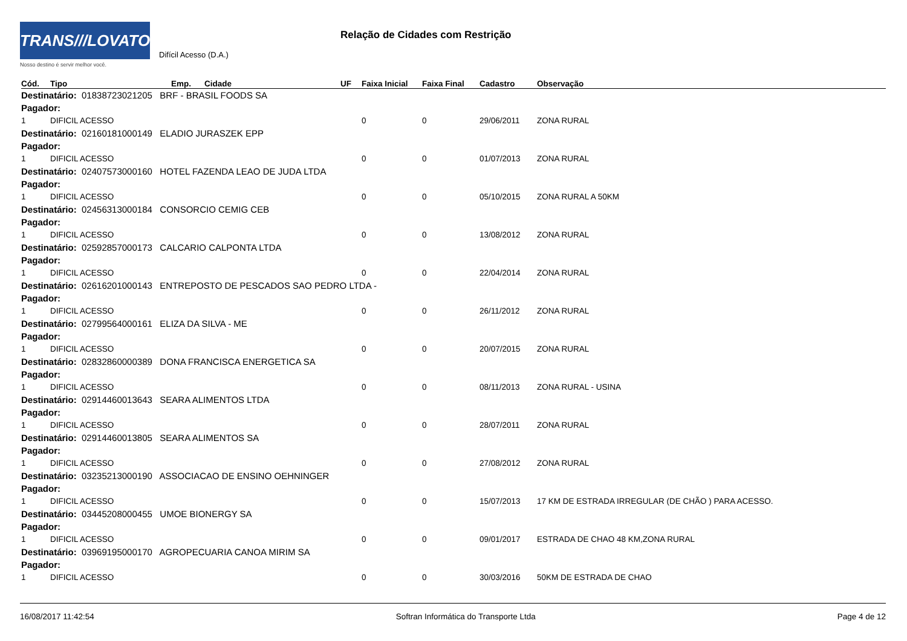TRANS///LOVATO
Nosso destino é servir melhor você.
Relação de Cidades com Restrição
Difícil Acesso (D.A.)
| Cód. | Tipo | Emp. | Cidade | UF | Faixa Inicial | Faixa Final | Cadastro | Observação |
| --- | --- | --- | --- | --- | --- | --- | --- | --- |
| Destinatário: 01838723021205 BRF - BRASIL FOODS SA | | | | | | | | |
| Pagador: | | | | | | | | |
| 1 | DIFICIL ACESSO | | | | 0 | 0 | 29/06/2011 | ZONA RURAL |
| Destinatário: 02160181000149 ELADIO JURASZEK EPP | | | | | | | | |
| Pagador: | | | | | | | | |
| 1 | DIFICIL ACESSO | | | | 0 | 0 | 01/07/2013 | ZONA RURAL |
| Destinatário: 02407573000160 HOTEL FAZENDA LEAO DE JUDA LTDA | | | | | | | | |
| Pagador: | | | | | | | | |
| 1 | DIFICIL ACESSO | | | | 0 | 0 | 05/10/2015 | ZONA RURAL A 50KM |
| Destinatário: 02456313000184 CONSORCIO CEMIG CEB | | | | | | | | |
| Pagador: | | | | | | | | |
| 1 | DIFICIL ACESSO | | | | 0 | 0 | 13/08/2012 | ZONA RURAL |
| Destinatário: 02592857000173 CALCARIO CALPONTA LTDA | | | | | | | | |
| Pagador: | | | | | | | | |
| 1 | DIFICIL ACESSO | | | | 0 | 0 | 22/04/2014 | ZONA RURAL |
| Destinatário: 02616201000143 ENTREPOSTO DE PESCADOS SAO PEDRO LTDA - | | | | | | | | |
| Pagador: | | | | | | | | |
| 1 | DIFICIL ACESSO | | | | 0 | 0 | 26/11/2012 | ZONA RURAL |
| Destinatário: 02799564000161 ELIZA DA SILVA - ME | | | | | | | | |
| Pagador: | | | | | | | | |
| 1 | DIFICIL ACESSO | | | | 0 | 0 | 20/07/2015 | ZONA RURAL |
| Destinatário: 02832860000389 DONA FRANCISCA ENERGETICA SA | | | | | | | | |
| Pagador: | | | | | | | | |
| 1 | DIFICIL ACESSO | | | | 0 | 0 | 08/11/2013 | ZONA RURAL - USINA |
| Destinatário: 02914460013643 SEARA ALIMENTOS LTDA | | | | | | | | |
| Pagador: | | | | | | | | |
| 1 | DIFICIL ACESSO | | | | 0 | 0 | 28/07/2011 | ZONA RURAL |
| Destinatário: 02914460013805 SEARA ALIMENTOS SA | | | | | | | | |
| Pagador: | | | | | | | | |
| 1 | DIFICIL ACESSO | | | | 0 | 0 | 27/08/2012 | ZONA RURAL |
| Destinatário: 03235213000190 ASSOCIACAO DE ENSINO OEHNINGER | | | | | | | | |
| Pagador: | | | | | | | | |
| 1 | DIFICIL ACESSO | | | | 0 | 0 | 15/07/2013 | 17 KM DE ESTRADA IRREGULAR (DE CHÃO ) PARA ACESSO. |
| Destinatário: 03445208000455 UMOE BIONERGY SA | | | | | | | | |
| Pagador: | | | | | | | | |
| 1 | DIFICIL ACESSO | | | | 0 | 0 | 09/01/2017 | ESTRADA DE CHAO 48 KM,ZONA RURAL |
| Destinatário: 03969195000170 AGROPECUARIA CANOA MIRIM SA | | | | | | | | |
| Pagador: | | | | | | | | |
| 1 | DIFICIL ACESSO | | | | 0 | 0 | 30/03/2016 | 50KM DE ESTRADA DE CHAO |
16/08/2017 11:42:54 Softran Informática do Transporte Ltda Page 4 de 12